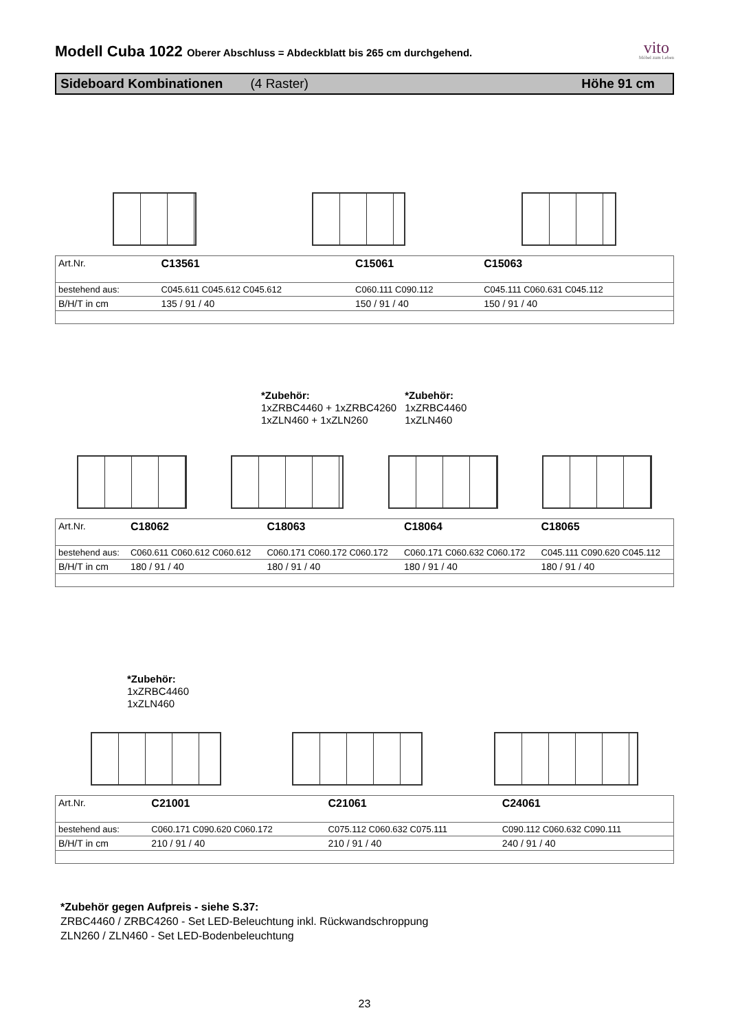Modell Cuba 1022 Oberer Abschluss = Abdeckblatt bis 265 cm durchgehend.
vito
Möbel zum Leben
Sideboard Kombinationen (4 Raster) Höhe 91 cm
| Art.Nr. | C13561 | C15061 | C15063 |
| bestehend aus: | C045.611 C045.612 C045.612 | C060.111 C090.112 | C045.111 C060.631 C045.112 |
| B/H/T in cm | 135 / 91 / 40 | 150 / 91 / 40 | 150 / 91 / 40 |
*Zubehör:
1xZRBC4460 + 1xZRBC4260
1xZLN460 + 1xZLN260
*Zubehör:
1xZRBC4460
1xZLN460
| Art.Nr. | C18062 | C18063 | C18064 | C18065 |
| bestehend aus: | C060.611 C060.612 C060.612 | C060.171 C060.172 C060.172 | C060.171 C060.632 C060.172 | C045.111 C090.620 C045.112 |
| B/H/T in cm | 180 / 91 / 40 | 180 / 91 / 40 | 180 / 91 / 40 | 180 / 91 / 40 |
*Zubehör:
1xZRBC4460
1xZLN460
| Art.Nr. | C21001 | C21061 | C24061 |
| bestehend aus: | C060.171 C090.620 C060.172 | C075.112 C060.632 C075.111 | C090.112 C060.632 C090.111 |
| B/H/T in cm | 210 / 91 / 40 | 210 / 91 / 40 | 240 / 91 / 40 |
*Zubehör gegen Aufpreis - siehe S.37:
ZRBC4460 / ZRBC4260 - Set LED-Beleuchtung inkl. Rückwandschroppung
ZLN260 / ZLN460 - Set LED-Bodenbeleuchtung
23